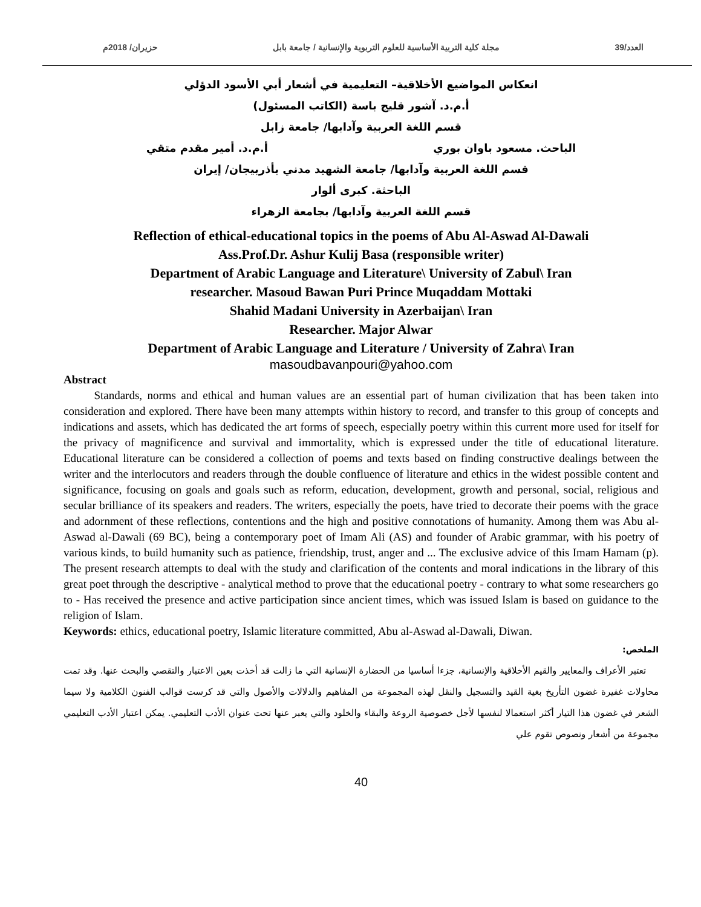العدد/39 مجلة كلية التربية الأساسية للعلوم التربوية والإنسانية / جامعة بابل حزيران/ 2018م
انعكاس المواضيع الأخلاقية– التعليمية في أشعار أبي الأسود الدؤلي
أ.م.د. آشور قليج باسة (الكاتب المسئول)
قسم اللغة العربية وآدابها/ جامعة زابل
الباحث. مسعود باوان بوري أ.م.د. أمير مقدم متقي
قسم اللغة العربية وآدابها/ جامعة الشهيد مدني بأذربيجان/ إيران
الباحثة. كبرى ألوار
قسم اللغة العربية وآدابها/ بجامعة الزهراء
Reflection of ethical-educational topics in the poems of Abu Al-Aswad Al-Dawali
Ass.Prof.Dr. Ashur Kulij Basa (responsible writer)
Department of Arabic Language and Literature\ University of Zabul\ Iran
researcher. Masoud Bawan Puri Prince Muqaddam Mottaki
Shahid Madani University in Azerbaijan\ Iran
Researcher. Major Alwar
Department of Arabic Language and Literature / University of Zahra\ Iran
masoudbavanpouri@yahoo.com
Abstract
Standards, norms and ethical and human values are an essential part of human civilization that has been taken into consideration and explored. There have been many attempts within history to record, and transfer to this group of concepts and indications and assets, which has dedicated the art forms of speech, especially poetry within this current more used for itself for the privacy of magnificence and survival and immortality, which is expressed under the title of educational literature. Educational literature can be considered a collection of poems and texts based on finding constructive dealings between the writer and the interlocutors and readers through the double confluence of literature and ethics in the widest possible content and significance, focusing on goals and goals such as reform, education, development, growth and personal, social, religious and secular brilliance of its speakers and readers. The writers, especially the poets, have tried to decorate their poems with the grace and adornment of these reflections, contentions and the high and positive connotations of humanity. Among them was Abu al-Aswad al-Dawali (69 BC), being a contemporary poet of Imam Ali (AS) and founder of Arabic grammar, with his poetry of various kinds, to build humanity such as patience, friendship, trust, anger and ... The exclusive advice of this Imam Hamam (p). The present research attempts to deal with the study and clarification of the contents and moral indications in the library of this great poet through the descriptive - analytical method to prove that the educational poetry - contrary to what some researchers go to - Has received the presence and active participation since ancient times, which was issued Islam is based on guidance to the religion of Islam.
Keywords: ethics, educational poetry, Islamic literature committed, Abu al-Aswad al-Dawali, Diwan.
الملخص:
تعتبر الأعراف والمعايير والقيم الأخلاقية والإنسانية، جزءا أساسيا من الحضارة الإنسانية التي ما زالت قد أخذت بعين الاعتبار والتقصي والبحث عنها. وقد تمت محاولات غفيرة غضون التأريخ بغية القيد والتسجيل والنقل لهذه المجموعة من المفاهيم والدلالات والأصول والتي قد كرست قوالب الفنون الكلامية ولا سيما الشعر في غضون هذا التيار أكثر استعمالا لنفسها لأجل خصوصية الروعة والبقاء والخلود والتي يعبر عنها تحت عنوان الأدب التعليمي. يمكن اعتبار الأدب التعليمي مجموعة من أشعار ونصوص تقوم علي
40